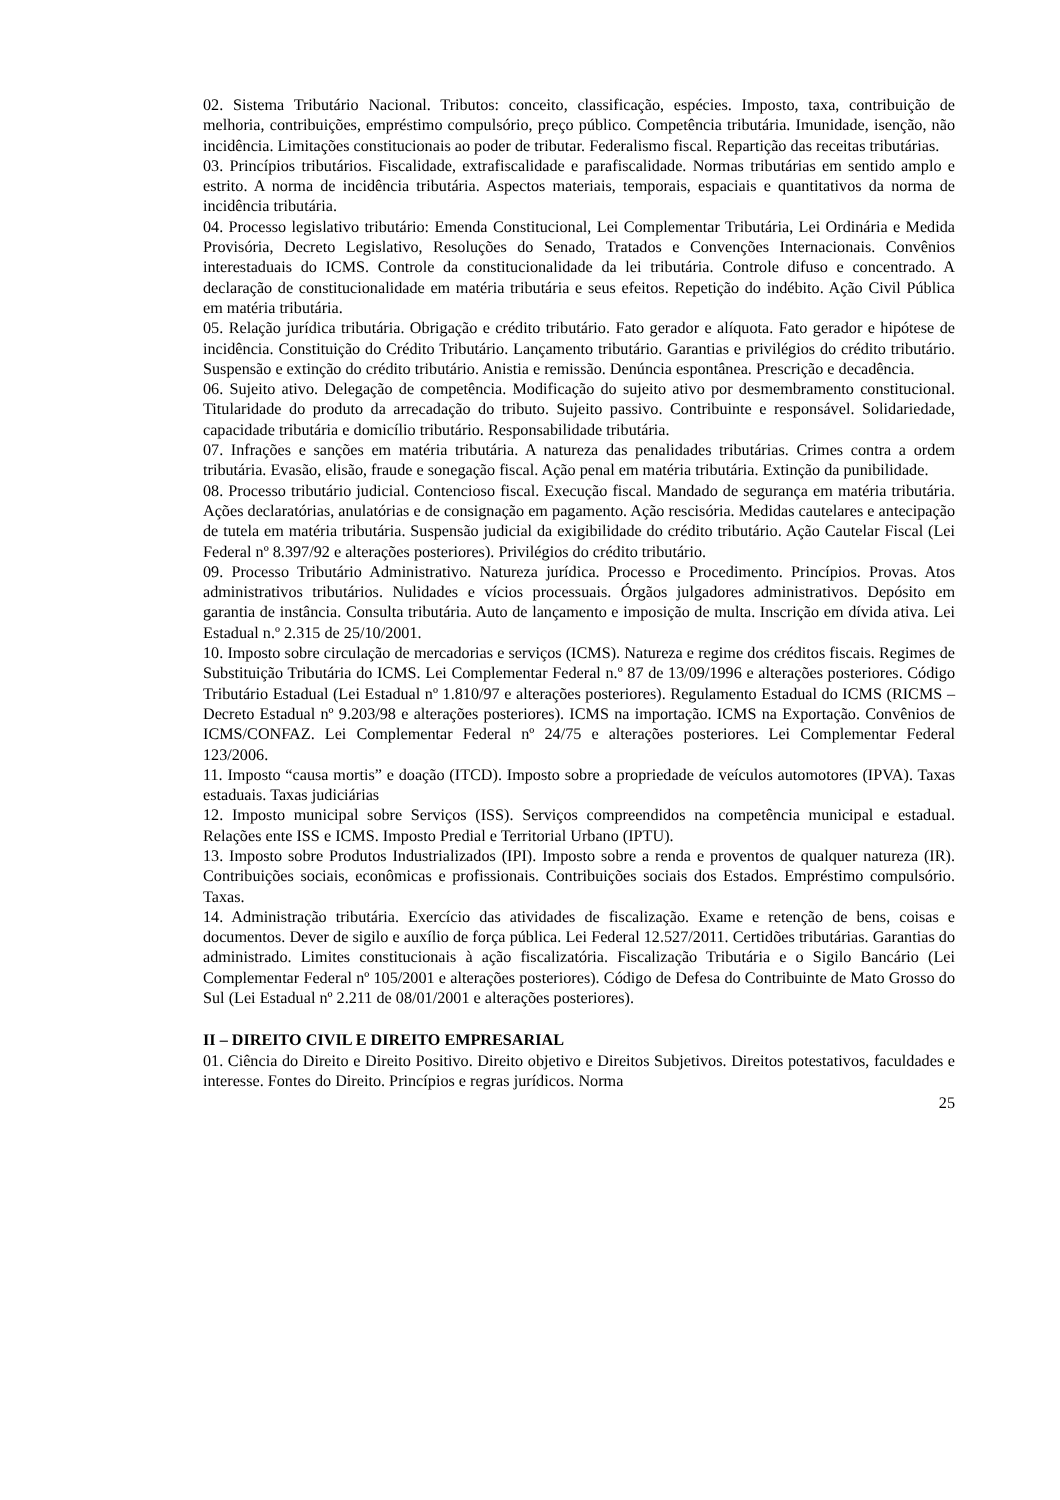02. Sistema Tributário Nacional. Tributos: conceito, classificação, espécies. Imposto, taxa, contribuição de melhoria, contribuições, empréstimo compulsório, preço público. Competência tributária. Imunidade, isenção, não incidência. Limitações constitucionais ao poder de tributar. Federalismo fiscal. Repartição das receitas tributárias.
03. Princípios tributários. Fiscalidade, extrafiscalidade e parafiscalidade. Normas tributárias em sentido amplo e estrito. A norma de incidência tributária. Aspectos materiais, temporais, espaciais e quantitativos da norma de incidência tributária.
04. Processo legislativo tributário: Emenda Constitucional, Lei Complementar Tributária, Lei Ordinária e Medida Provisória, Decreto Legislativo, Resoluções do Senado, Tratados e Convenções Internacionais. Convênios interestaduais do ICMS. Controle da constitucionalidade da lei tributária. Controle difuso e concentrado. A declaração de constitucionalidade em matéria tributária e seus efeitos. Repetição do indébito. Ação Civil Pública em matéria tributária.
05. Relação jurídica tributária. Obrigação e crédito tributário. Fato gerador e alíquota. Fato gerador e hipótese de incidência. Constituição do Crédito Tributário. Lançamento tributário. Garantias e privilégios do crédito tributário. Suspensão e extinção do crédito tributário. Anistia e remissão. Denúncia espontânea. Prescrição e decadência.
06. Sujeito ativo. Delegação de competência. Modificação do sujeito ativo por desmembramento constitucional. Titularidade do produto da arrecadação do tributo. Sujeito passivo. Contribuinte e responsável. Solidariedade, capacidade tributária e domicílio tributário. Responsabilidade tributária.
07. Infrações e sanções em matéria tributária. A natureza das penalidades tributárias. Crimes contra a ordem tributária. Evasão, elisão, fraude e sonegação fiscal. Ação penal em matéria tributária. Extinção da punibilidade.
08. Processo tributário judicial. Contencioso fiscal. Execução fiscal. Mandado de segurança em matéria tributária. Ações declaratórias, anulatórias e de consignação em pagamento. Ação rescisória. Medidas cautelares e antecipação de tutela em matéria tributária. Suspensão judicial da exigibilidade do crédito tributário. Ação Cautelar Fiscal (Lei Federal nº 8.397/92 e alterações posteriores). Privilégios do crédito tributário.
09. Processo Tributário Administrativo. Natureza jurídica. Processo e Procedimento. Princípios. Provas. Atos administrativos tributários. Nulidades e vícios processuais. Órgãos julgadores administrativos. Depósito em garantia de instância. Consulta tributária. Auto de lançamento e imposição de multa. Inscrição em dívida ativa. Lei Estadual n.º 2.315 de 25/10/2001.
10. Imposto sobre circulação de mercadorias e serviços (ICMS). Natureza e regime dos créditos fiscais. Regimes de Substituição Tributária do ICMS. Lei Complementar Federal n.º 87 de 13/09/1996 e alterações posteriores. Código Tributário Estadual (Lei Estadual nº 1.810/97 e alterações posteriores). Regulamento Estadual do ICMS (RICMS – Decreto Estadual nº 9.203/98 e alterações posteriores). ICMS na importação. ICMS na Exportação. Convênios de ICMS/CONFAZ. Lei Complementar Federal nº 24/75 e alterações posteriores. Lei Complementar Federal 123/2006.
11. Imposto “causa mortis” e doação (ITCD). Imposto sobre a propriedade de veículos automotores (IPVA). Taxas estaduais. Taxas judiciárias
12. Imposto municipal sobre Serviços (ISS). Serviços compreendidos na competência municipal e estadual. Relações ente ISS e ICMS. Imposto Predial e Territorial Urbano (IPTU).
13. Imposto sobre Produtos Industrializados (IPI). Imposto sobre a renda e proventos de qualquer natureza (IR). Contribuições sociais, econômicas e profissionais. Contribuições sociais dos Estados. Empréstimo compulsório. Taxas.
14. Administração tributária. Exercício das atividades de fiscalização. Exame e retenção de bens, coisas e documentos. Dever de sigilo e auxílio de força pública. Lei Federal 12.527/2011. Certidões tributárias. Garantias do administrado. Limites constitucionais à ação fiscalizatória. Fiscalização Tributária e o Sigilo Bancário (Lei Complementar Federal nº 105/2001 e alterações posteriores). Código de Defesa do Contribuinte de Mato Grosso do Sul (Lei Estadual nº 2.211 de 08/01/2001 e alterações posteriores).
II – DIREITO CIVIL E DIREITO EMPRESARIAL
01. Ciência do Direito e Direito Positivo. Direito objetivo e Direitos Subjetivos. Direitos potestativos, faculdades e interesse. Fontes do Direito. Princípios e regras jurídicos. Norma
25